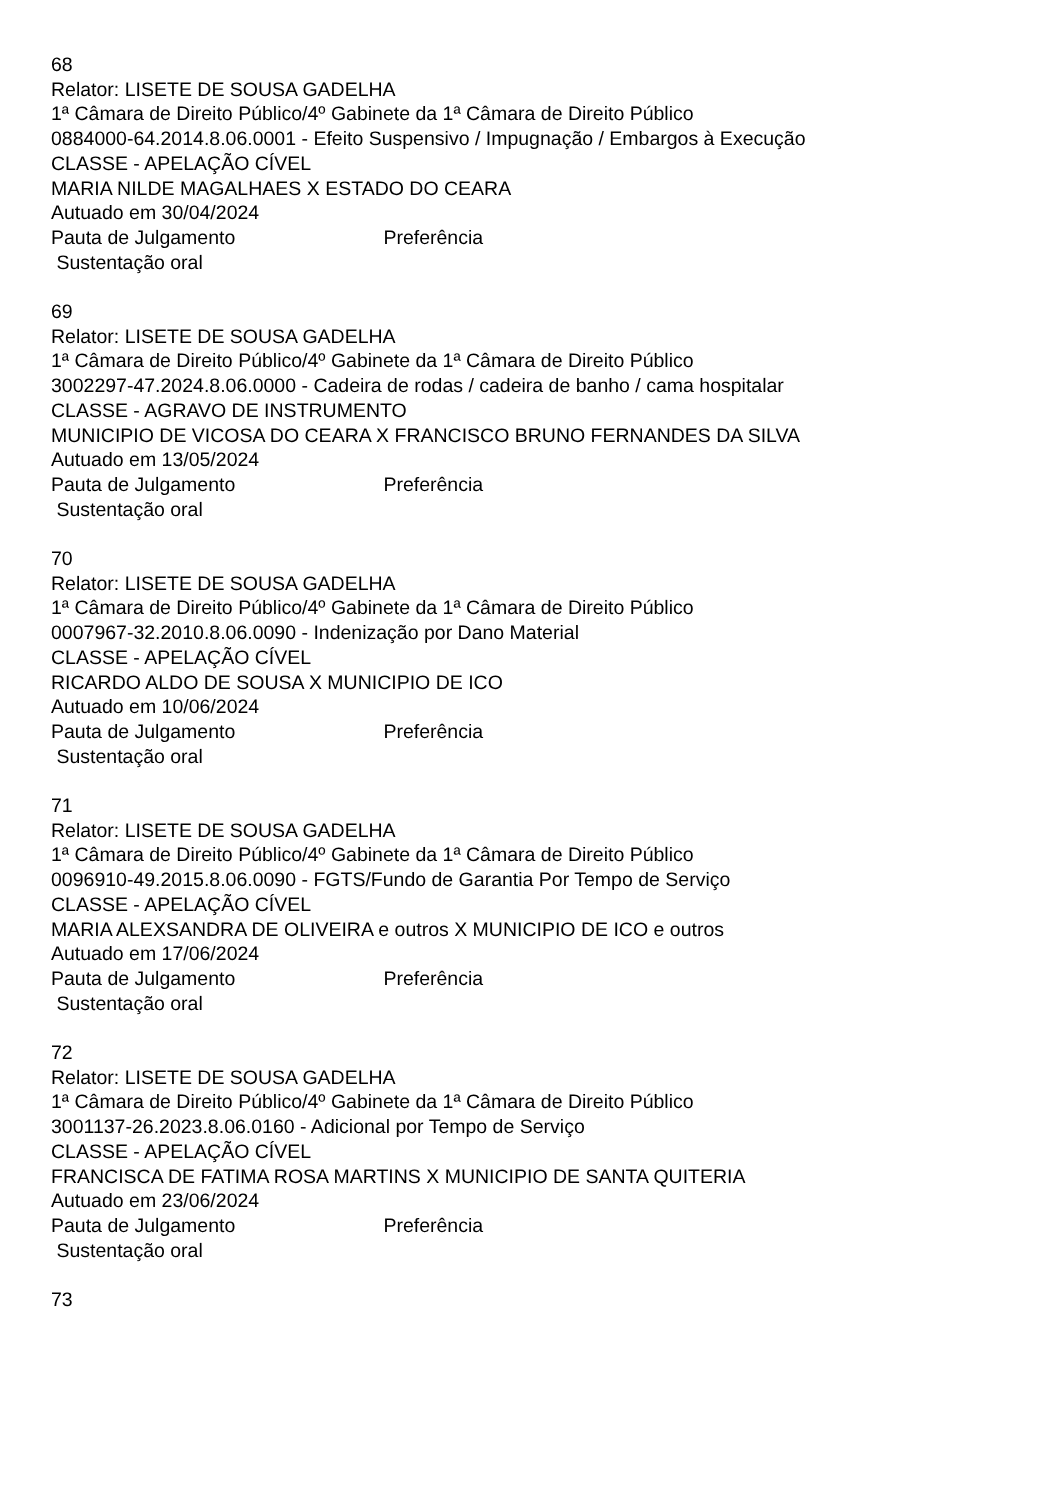68
Relator: LISETE DE SOUSA GADELHA
1ª Câmara de Direito Público/4º Gabinete da 1ª Câmara de Direito Público
0884000-64.2014.8.06.0001 - Efeito Suspensivo / Impugnação / Embargos à Execução
CLASSE - APELAÇÃO CÍVEL
MARIA NILDE MAGALHAES X ESTADO DO CEARA
Autuado em 30/04/2024
Pauta de Julgamento Preferência
Sustentação oral
69
Relator: LISETE DE SOUSA GADELHA
1ª Câmara de Direito Público/4º Gabinete da 1ª Câmara de Direito Público
3002297-47.2024.8.06.0000 - Cadeira de rodas / cadeira de banho / cama hospitalar
CLASSE - AGRAVO DE INSTRUMENTO
MUNICIPIO DE VICOSA DO CEARA X FRANCISCO BRUNO FERNANDES DA SILVA
Autuado em 13/05/2024
Pauta de Julgamento Preferência
Sustentação oral
70
Relator: LISETE DE SOUSA GADELHA
1ª Câmara de Direito Público/4º Gabinete da 1ª Câmara de Direito Público
0007967-32.2010.8.06.0090 - Indenização por Dano Material
CLASSE - APELAÇÃO CÍVEL
RICARDO ALDO DE SOUSA X MUNICIPIO DE ICO
Autuado em 10/06/2024
Pauta de Julgamento Preferência
Sustentação oral
71
Relator: LISETE DE SOUSA GADELHA
1ª Câmara de Direito Público/4º Gabinete da 1ª Câmara de Direito Público
0096910-49.2015.8.06.0090 - FGTS/Fundo de Garantia Por Tempo de Serviço
CLASSE - APELAÇÃO CÍVEL
MARIA ALEXSANDRA DE OLIVEIRA e outros X MUNICIPIO DE ICO e outros
Autuado em 17/06/2024
Pauta de Julgamento Preferência
Sustentação oral
72
Relator: LISETE DE SOUSA GADELHA
1ª Câmara de Direito Público/4º Gabinete da 1ª Câmara de Direito Público
3001137-26.2023.8.06.0160 - Adicional por Tempo de Serviço
CLASSE - APELAÇÃO CÍVEL
FRANCISCA DE FATIMA ROSA MARTINS X MUNICIPIO DE SANTA QUITERIA
Autuado em 23/06/2024
Pauta de Julgamento Preferência
Sustentação oral
73